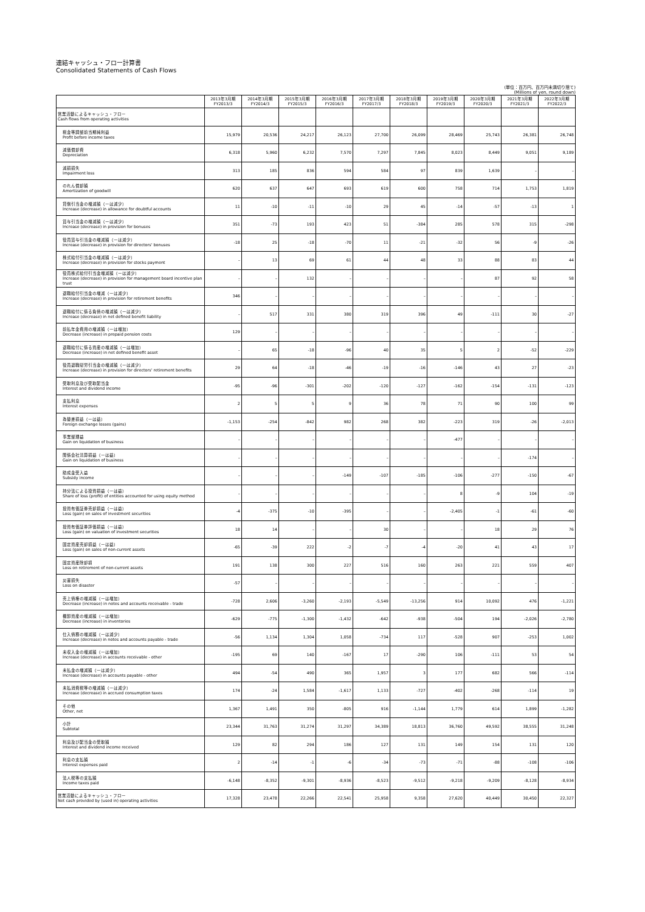連結キャッシュ・フロー計算書
Consolidated Statements of Cash Flows
(単位：百万円、百万円未満切り捨て)
(Millions of yen, round down)
| | 2013年3月期 FY2013/3 | 2014年3月期 FY2014/3 | 2015年3月期 FY2015/3 | 2016年3月期 FY2016/3 | 2017年3月期 FY2017/3 | 2018年3月期 FY2018/3 | 2019年3月期 FY2019/3 | 2020年3月期 FY2020/3 | 2021年3月期 FY2021/3 | 2022年3月期 FY2022/3 |
| --- | --- | --- | --- | --- | --- | --- | --- | --- | --- | --- |
| 営業活動によるキャッシュ・フロー Cash flows from operating activities | | | | | | | | | | |
| 税金等調整前当期純利益 Profit before income taxes | 15,979 | 20,536 | 24,217 | 26,123 | 27,700 | 26,099 | 28,469 | 25,743 | 26,381 | 26,748 |
| 減価償却費 Depreciation | 6,318 | 5,960 | 6,232 | 7,570 | 7,297 | 7,845 | 8,023 | 8,449 | 9,051 | 9,189 |
| 減損損失 Impairment loss | 313 | 185 | 836 | 594 | 584 | 97 | 839 | 1,639 | – | – |
| のれん償却額 Amortization of goodwill | 620 | 637 | 647 | 693 | 619 | 600 | 758 | 714 | 1,753 | 1,819 |
| 貸倒引当金の増減額（ーは減少） Increase (decrease) in allowance for doubtful accounts | 11 | -10 | -11 | -10 | 29 | 45 | -14 | -57 | -13 | 1 |
| 賞与引当金の増減額（ーは減少） Increase (decrease) in provision for bonuses | 351 | -73 | 193 | 423 | 51 | -384 | 285 | 578 | 315 | -298 |
| 役員賞与引当金の増減額（ーは減少） Increase (decrease) in provision for directors' bonuses | -18 | 25 | -18 | -70 | 11 | -21 | -32 | 56 | -9 | -26 |
| 株式給付引当金の増減額（ーは減少） Increase (decrease) in provision for stocks payment | – | 13 | 69 | 61 | 44 | 48 | 33 | 88 | 83 | 44 |
| 役員株式給付引当金増減額（ーは減少） Increase (decrease) in provision for management board incentive plan trust | – | – | 132 | – | – | – | – | 87 | 92 | 58 |
| 退職給付引当金の増減（ーは減少） Increase (decrease) in provision for retirement benefits | 346 | – | – | – | – | – | – | – | – | – |
| 退職給付に係る負債の増減額（ーは減少） Increase (decrease) in net defined benefit liability | – | 517 | 331 | 380 | 319 | 396 | 49 | -111 | 30 | -27 |
| 前払年金費用の増減額（ーは増加） Decrease (increase) in prepaid pension costs | 129 | – | – | – | – | – | – | – | – | – |
| 退職給付に係る資産の増減額（ーは増加） Decrease (increase) in net defined benefit asset | – | 65 | -18 | -96 | 40 | 35 | 5 | 2 | -52 | -229 |
| 役員退職慰労引当金の増減額（ーは減少） Increase (decrease) in provision for directors' retirement benefits | 29 | 64 | -18 | -46 | -19 | -16 | -146 | 43 | 27 | -23 |
| 受取利息及び受取配当金 Interest and dividend income | -95 | -96 | -301 | -202 | -120 | -127 | -162 | -154 | -131 | -123 |
| 支払利息 Interest expenses | 2 | 5 | 5 | 9 | 36 | 78 | 71 | 90 | 100 | 99 |
| 為替差損益（ーは益） Foreign exchange losses (gains) | -1,153 | -254 | -842 | 982 | 268 | 382 | -223 | 319 | -26 | -2,013 |
| 事業整理益 Gain on liquidation of business | – | – | – | – | – | – | -477 | – | – | – |
| 関係会社清算損益（ーは益） Gain on liquidation of business | – | – | – | – | – | – | – | – | -174 | – |
| 助成金受入益 Subsidy income | – | – | – | -149 | -107 | -185 | -106 | -277 | -150 | -67 |
| 持分法による投資損益（ーは益） Share of loss (profit) of entities accounted for using equity method | – | – | – | – | – | – | 8 | -9 | 104 | -19 |
| 投資有価証券売却損益（ーは益） Loss (gain) on sales of investment securities | -4 | -375 | -10 | -395 | – | – | -2,405 | -1 | -61 | -60 |
| 投資有価証券評価損益（ーは益） Loss (gain) on valuation of investment securities | 18 | 14 | – | – | 30 | – | – | 18 | 29 | 76 |
| 固定資産売却損益（ーは益） Loss (gain) on sales of non-current assets | -65 | -39 | 222 | -2 | -7 | -4 | -20 | 41 | 43 | 17 |
| 固定資産除却損 Loss on retirement of non-current assets | 191 | 138 | 300 | 227 | 516 | 160 | 263 | 221 | 559 | 407 |
| 災害損失 Loss on disaster | -57 | – | – | – | – | – | – | – | – | – |
| 売上債権の増減額（ーは増加） Decrease (increase) in notes and accounts receivable - trade | -728 | 2,606 | -3,260 | -2,193 | -5,549 | -13,256 | 914 | 10,092 | 476 | -1,221 |
| 棚卸資産の増減額（ーは増加） Decrease (increase) in inventories | -629 | -775 | -1,300 | -1,432 | -642 | -938 | -504 | 194 | -2,026 | -2,780 |
| 仕入債務の増減額（ーは減少） Increase (decrease) in notes and accounts payable - trade | -56 | 1,134 | 1,304 | 1,058 | -734 | 117 | -528 | 907 | -253 | 1,002 |
| 未収入金の増減額（ーは増加） Increase (decrease) in accounts receivable - other | -195 | 69 | 140 | -167 | 17 | -290 | 106 | -111 | 53 | 54 |
| 未払金の増減額（ーは減少） Increase (decrease) in accounts payable - other | 494 | -54 | 490 | 365 | 1,957 | 3 | 177 | 682 | 566 | -114 |
| 未払消費税等の増減額（ーは減少） Increase (decrease) in accrued consumption taxes | 174 | -24 | 1,584 | -1,617 | 1,133 | -727 | -402 | -268 | -114 | 19 |
| その他 Other, net | 1,367 | 1,491 | 350 | -805 | 916 | -1,144 | 1,779 | 614 | 1,899 | -1,282 |
| 小計 Subtotal | 23,344 | 31,763 | 31,274 | 31,297 | 34,389 | 18,813 | 36,760 | 49,592 | 38,555 | 31,248 |
| 利息及び配当金の受取額 Interest and dividend income received | 129 | 82 | 294 | 186 | 127 | 131 | 149 | 154 | 131 | 120 |
| 利息の支払額 Interest expenses paid | 2 | -14 | -1 | -6 | -34 | -73 | -71 | -88 | -108 | -106 |
| 法人税等の支払額 Income taxes paid | -6,148 | -8,352 | -9,301 | -8,936 | -8,523 | -9,512 | -9,218 | -9,209 | -8,128 | -8,934 |
| 営業活動によるキャッシュ・フロー Net cash provided by (used in) operating activities | 17,328 | 23,478 | 22,266 | 22,541 | 25,958 | 9,358 | 27,620 | 40,449 | 30,450 | 22,327 |